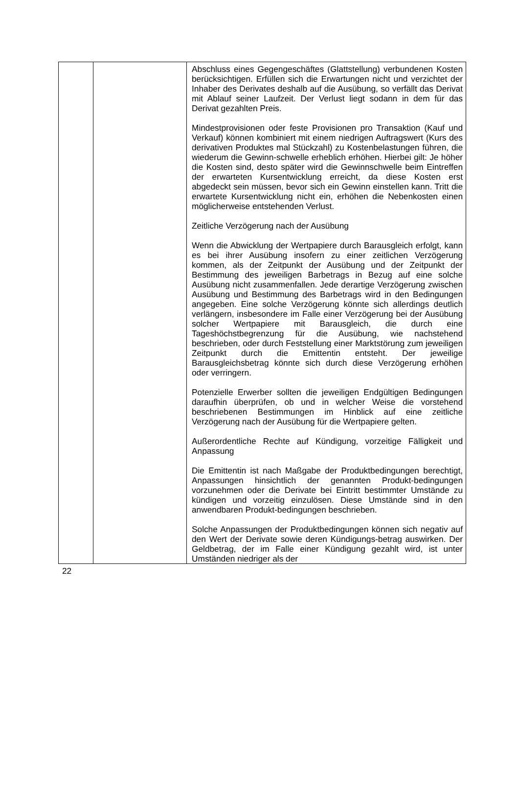| | | Abschluss eines Gegengeschäftes (Glattstellung) verbundenen Kosten berücksichtigen. Erfüllen sich die Erwartungen nicht und verzichtet der Inhaber des Derivates deshalb auf die Ausübung, so verfällt das Derivat mit Ablauf seiner Laufzeit. Der Verlust liegt sodann in dem für das Derivat gezahlten Preis. Mindestprovisionen oder feste Provisionen pro Transaktion (Kauf und Verkauf) können kombiniert mit einem niedrigen Auftragswert (Kurs des derivativen Produktes mal Stückzahl) zu Kostenbelastungen führen, die wiederum die Gewinn-schwelle erheblich erhöhen. Hierbei gilt: Je höher die Kosten sind, desto später wird die Gewinnschwelle beim Eintreffen der erwarteten Kursentwicklung erreicht, da diese Kosten erst abgedeckt sein müssen, bevor sich ein Gewinn einstellen kann. Tritt die erwartete Kursentwicklung nicht ein, erhöhen die Nebenkosten einen möglicherweise entstehenden Verlust. Zeitliche Verzögerung nach der Ausübung Wenn die Abwicklung der Wertpapiere durch Barausgleich erfolgt, kann es bei ihrer Ausübung insofern zu einer zeitlichen Verzögerung kommen, als der Zeitpunkt der Ausübung und der Zeitpunkt der Bestimmung des jeweiligen Barbetrags in Bezug auf eine solche Ausübung nicht zusammenfallen. Jede derartige Verzögerung zwischen Ausübung und Bestimmung des Barbetrags wird in den Bedingungen angegeben. Eine solche Verzögerung könnte sich allerdings deutlich verlängern, insbesondere im Falle einer Verzögerung bei der Ausübung solcher Wertpapiere mit Barausgleich, die durch eine Tageshöchstbegrenzung für die Ausübung, wie nachstehend beschrieben, oder durch Feststellung einer Marktstörung zum jeweiligen Zeitpunkt durch die Emittentin entsteht. Der jeweilige Barausgleichsbetrag könnte sich durch diese Verzögerung erhöhen oder verringern. Potenzielle Erwerber sollten die jeweiligen Endgültigen Bedingungen daraufhin überprüfen, ob und in welcher Weise die vorstehend beschriebenen Bestimmungen im Hinblick auf eine zeitliche Verzögerung nach der Ausübung für die Wertpapiere gelten. Außerordentliche Rechte auf Kündigung, vorzeitige Fälligkeit und Anpassung Die Emittentin ist nach Maßgabe der Produktbedingungen berechtigt, Anpassungen hinsichtlich der genannten Produkt-bedingungen vorzunehmen oder die Derivate bei Eintritt bestimmter Umstände zu kündigen und vorzeitig einzulösen. Diese Umstände sind in den anwendbaren Produkt-bedingungen beschrieben. Solche Anpassungen der Produktbedingungen können sich negativ auf den Wert der Derivate sowie deren Kündigungs-betrag auswirken. Der Geldbetrag, der im Falle einer Kündigung gezahlt wird, ist unter Umständen niedriger als der |
22